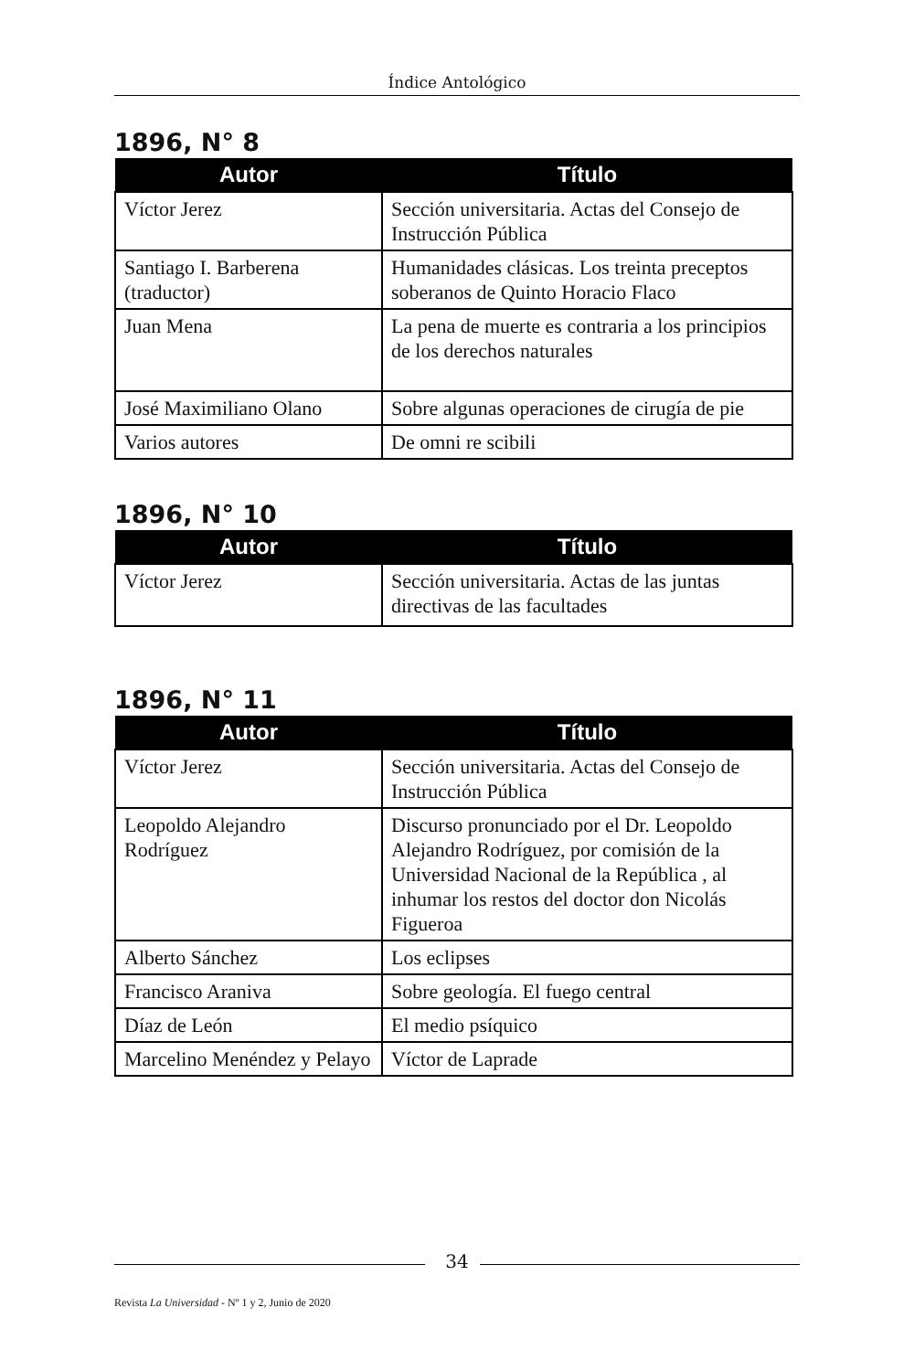Índice Antológico
1896, N° 8
| Autor | Título |
| --- | --- |
| Víctor Jerez | Sección universitaria. Actas del Consejo de Instrucción Pública |
| Santiago I. Barberena (traductor) | Humanidades clásicas. Los treinta preceptos soberanos de Quinto Horacio Flaco |
| Juan Mena | La pena de muerte es contraria a los principios de los derechos naturales |
| José Maximiliano Olano | Sobre algunas operaciones de cirugía de pie |
| Varios autores | De omni re scibili |
1896, N° 10
| Autor | Título |
| --- | --- |
| Víctor Jerez | Sección universitaria. Actas de las juntas directivas de las facultades |
1896, N° 11
| Autor | Título |
| --- | --- |
| Víctor Jerez | Sección universitaria. Actas del Consejo de Instrucción Pública |
| Leopoldo Alejandro Rodríguez | Discurso pronunciado por el Dr. Leopoldo Alejandro Rodríguez, por comisión de la Universidad Nacional de la República , al inhumar los restos del doctor don Nicolás Figueroa |
| Alberto Sánchez | Los eclipses |
| Francisco Araniva | Sobre geología. El fuego central |
| Díaz de León | El medio psíquico |
| Marcelino Menéndez y Pelayo | Víctor de Laprade |
34
Revista La Universidad - Nº 1 y 2, Junio de 2020